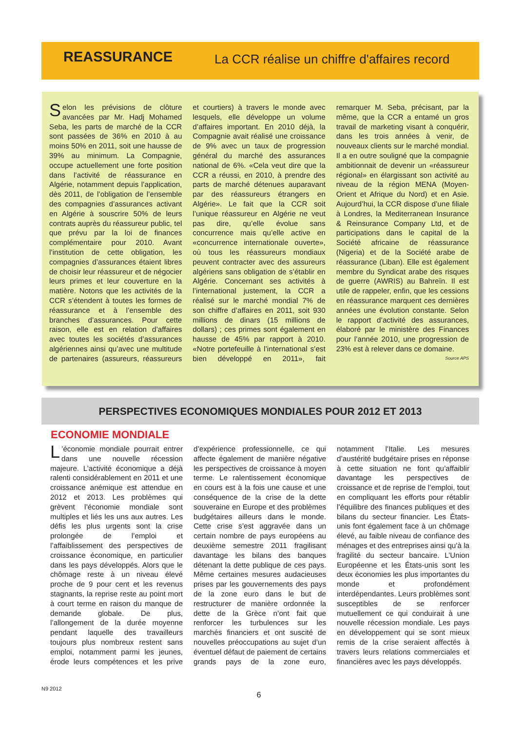REASSURANCE
La CCR réalise un chiffre d'affaires record
Selon les prévisions de clôture avancées par Mr. Hadj Mohamed Seba, les parts de marché de la CCR sont passées de 36% en 2010 à au moins 50% en 2011, soit une hausse de 39% au minimum. La Compagnie, occupe actuellement une forte position dans l’activité de réassurance en Algérie, notamment depuis l’application, dès 2011, de l’obligation de l’ensemble des compagnies d’assurances activant en Algérie à souscrire 50% de leurs contrats auprès du réassureur public, tel que prévu par la loi de finances complémentaire pour 2010. Avant l’institution de cette obligation, les compagnies d’assurances étaient libres de choisir leur réassureur et de négocier leurs primes et leur couverture en la matière. Notons que les activités de la CCR s’étendent à toutes les formes de réassurance et à l’ensemble des branches d’assurances. Pour cette raison, elle est en relation d’affaires avec toutes les sociétés d’assurances algériennes ainsi qu’avec une multitude de partenaires (assureurs, réassureurs et courtiers) à travers le monde avec lesquels, elle développe un volume d’affaires important. En 2010 déjà, la Compagnie avait réalisé une croissance de 9% avec un taux de progression général du marché des assurances national de 6%. «Cela veut dire que la CCR a réussi, en 2010, à prendre des parts de marché détenues auparavant par des réassureurs étrangers en Algérie». Le fait que la CCR soit l’unique réassureur en Algérie ne veut pas dire, qu’elle évolue sans concurrence mais qu’elle active en «concurrence internationale ouverte», où tous les réassureurs mondiaux peuvent contracter avec des assureurs algériens sans obligation de s’établir en Algérie. Concernant ses activités à l’international justement, la CCR a réalisé sur le marché mondial 7% de son chiffre d’affaires en 2011, soit 930 millions de dinars (15 millions de dollars) ; ces primes sont également en hausse de 45% par rapport à 2010. «Notre portefeuille à l’international s’est bien développé en 2011», fait remarquer M. Seba, précisant, par la même, que la CCR a entamé un gros travail de marketing visant à conquérir, dans les trois années à venir, de nouveaux clients sur le marché mondial. Il a en outre souligné que la compagnie ambitionnait de devenir un «réassureur régional» en élargissant son activité au niveau de la région MENA (Moyen-Orient et Afrique du Nord) et en Asie. Aujourd’hui, la CCR dispose d’une filiale à Londres, la Mediterranean Insurance & Reinsurance Company Ltd, et de participations dans le capital de la Société africaine de réassurance (Nigeria) et de la Société arabe de réassurance (Liban). Elle est également membre du Syndicat arabe des risques de guerre (AWRIS) au Bahreïn. Il est utile de rappeler, enfin, que les cessions en réassurance marquent ces dernières années une évolution constante. Selon le rapport d’activité des assurances, élaboré par le ministère des Finances pour l’année 2010, une progression de 23% est à relever dans ce domaine.
Source APS
PERSPECTIVES ECONOMIQUES MONDIALES POUR 2012 ET 2013
ECONOMIE MONDIALE
L’économie mondiale pourrait entrer dans une nouvelle récession majeure. L’activité économique a déjà ralenti considérablement en 2011 et une croissance anémique est attendue en 2012 et 2013. Les problèmes qui grèvent l’économie mondiale sont multiples et liés les uns aux autres. Les défis les plus urgents sont la crise prolongée de l’emploi et l’affaiblissement des perspectives de croissance économique, en particulier dans les pays développés. Alors que le chômage reste à un niveau élevé proche de 9 pour cent et les revenus stagnants, la reprise reste au point mort à court terme en raison du manque de demande globale. De plus, l’allongement de la durée moyenne pendant laquelle des travailleurs toujours plus nombreux restent sans emploi, notamment parmi les jeunes, érode leurs compétences et les prive d’expérience professionnelle, ce qui affecte également de manière négative les perspectives de croissance à moyen terme. Le ralentissement économique en cours est à la fois une cause et une conséquence de la crise de la dette souveraine en Europe et des problèmes budgétaires ailleurs dans le monde. Cette crise s’est aggravée dans un certain nombre de pays européens au deuxième semestre 2011 fragilisant davantage les bilans des banques détenant la dette publique de ces pays. Même certaines mesures audacieuses prises par les gouvernements des pays de la zone euro dans le but de restructurer de manière ordonnée la dette de la Grèce n’ont fait que renforcer les turbulences sur les marchés financiers et ont suscité de nouvelles préoccupations au sujet d’un éventuel défaut de paiement de certains grands pays de la zone euro, notamment l’Italie. Les mesures d’austérité budgétaire prises en réponse à cette situation ne font qu’affaiblir davantage les perspectives de croissance et de reprise de l’emploi, tout en compliquant les efforts pour rétablir l’équilibre des finances publiques et des bilans du secteur financier. Les États-unis font également face à un chômage élevé, au faible niveau de confiance des ménages et des entreprises ainsi qu’à la fragilité du secteur bancaire. L’Union Européenne et les États-unis sont les deux économies les plus importantes du monde et profondément interdépendantes. Leurs problèmes sont susceptibles de se renforcer mutuellement ce qui conduirait à une nouvelle récession mondiale. Les pays en développement qui se sont mieux remis de la crise seraient affectés à travers leurs relations commerciales et financières avec les pays développés.
N9 2012 6